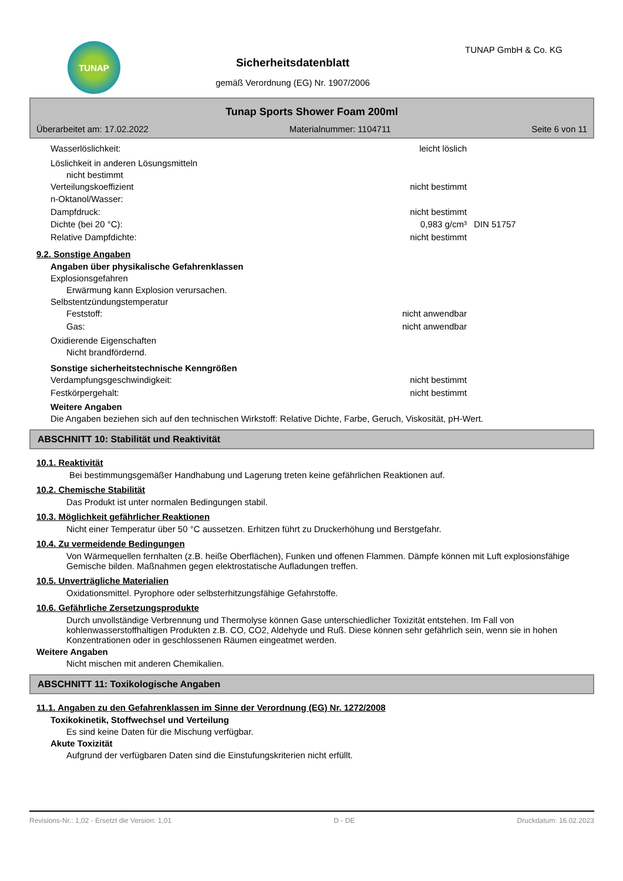TUNAP
Sicherheitsdatenblatt
gemäß Verordnung (EG) Nr. 1907/2006
TUNAP GmbH & Co. KG
Tunap Sports Shower Foam 200ml
Überarbeitet am: 17.02.2022 Materialnummer: 1104711 Seite 6 von 11
Wasserlöslichkeit: leicht löslich
Löslichkeit in anderen Lösungsmitteln
nicht bestimmt
Verteilungskoeffizient nicht bestimmt
n-Oktanol/Wasser:
Dampfdruck: nicht bestimmt
Dichte (bei 20 °C): 0,983 g/cm³ DIN 51757
Relative Dampfdichte: nicht bestimmt
9.2. Sonstige Angaben
Angaben über physikalische Gefahrenklassen
Explosionsgefahren
Erwärmung kann Explosion verursachen.
Selbstentzündungstemperatur
Feststoff: nicht anwendbar
Gas: nicht anwendbar
Oxidierende Eigenschaften
Nicht brandfördernd.
Sonstige sicherheitstechnische Kenngrößen
Verdampfungsgeschwindigkeit: nicht bestimmt
Festkörpergehalt: nicht bestimmt
Weitere Angaben
Die Angaben beziehen sich auf den technischen Wirkstoff: Relative Dichte, Farbe, Geruch, Viskosität, pH-Wert.
ABSCHNITT 10: Stabilität und Reaktivität
10.1. Reaktivität
Bei bestimmungsgemäßer Handhabung und Lagerung treten keine gefährlichen Reaktionen auf.
10.2. Chemische Stabilität
Das Produkt ist unter normalen Bedingungen stabil.
10.3. Möglichkeit gefährlicher Reaktionen
Nicht einer Temperatur über 50 °C aussetzen. Erhitzen führt zu Druckerhöhung und Berstgefahr.
10.4. Zu vermeidende Bedingungen
Von Wärmequellen fernhalten (z.B. heiße Oberflächen), Funken und offenen Flammen. Dämpfe können mit Luft explosionsfähige Gemische bilden. Maßnahmen gegen elektrostatische Aufladungen treffen.
10.5. Unverträgliche Materialien
Oxidationsmittel. Pyrophore oder selbsterhitzungsfähige Gefahrstoffe.
10.6. Gefährliche Zersetzungsprodukte
Durch unvollständige Verbrennung und Thermolyse können Gase unterschiedlicher Toxizität entstehen. Im Fall von kohlenwasserstoffhaltigen Produkten z.B. CO, CO2, Aldehyde und Ruß. Diese können sehr gefährlich sein, wenn sie in hohen Konzentrationen oder in geschlossenen Räumen eingeatmet werden.
Weitere Angaben
Nicht mischen mit anderen Chemikalien.
ABSCHNITT 11: Toxikologische Angaben
11.1. Angaben zu den Gefahrenklassen im Sinne der Verordnung (EG) Nr. 1272/2008
Toxikokinetik, Stoffwechsel und Verteilung
Es sind keine Daten für die Mischung verfügbar.
Akute Toxizität
Aufgrund der verfügbaren Daten sind die Einstufungskriterien nicht erfüllt.
Revisions-Nr.: 1,02 - Ersetzt die Version: 1,01 D - DE Druckdatum: 16.02.2023